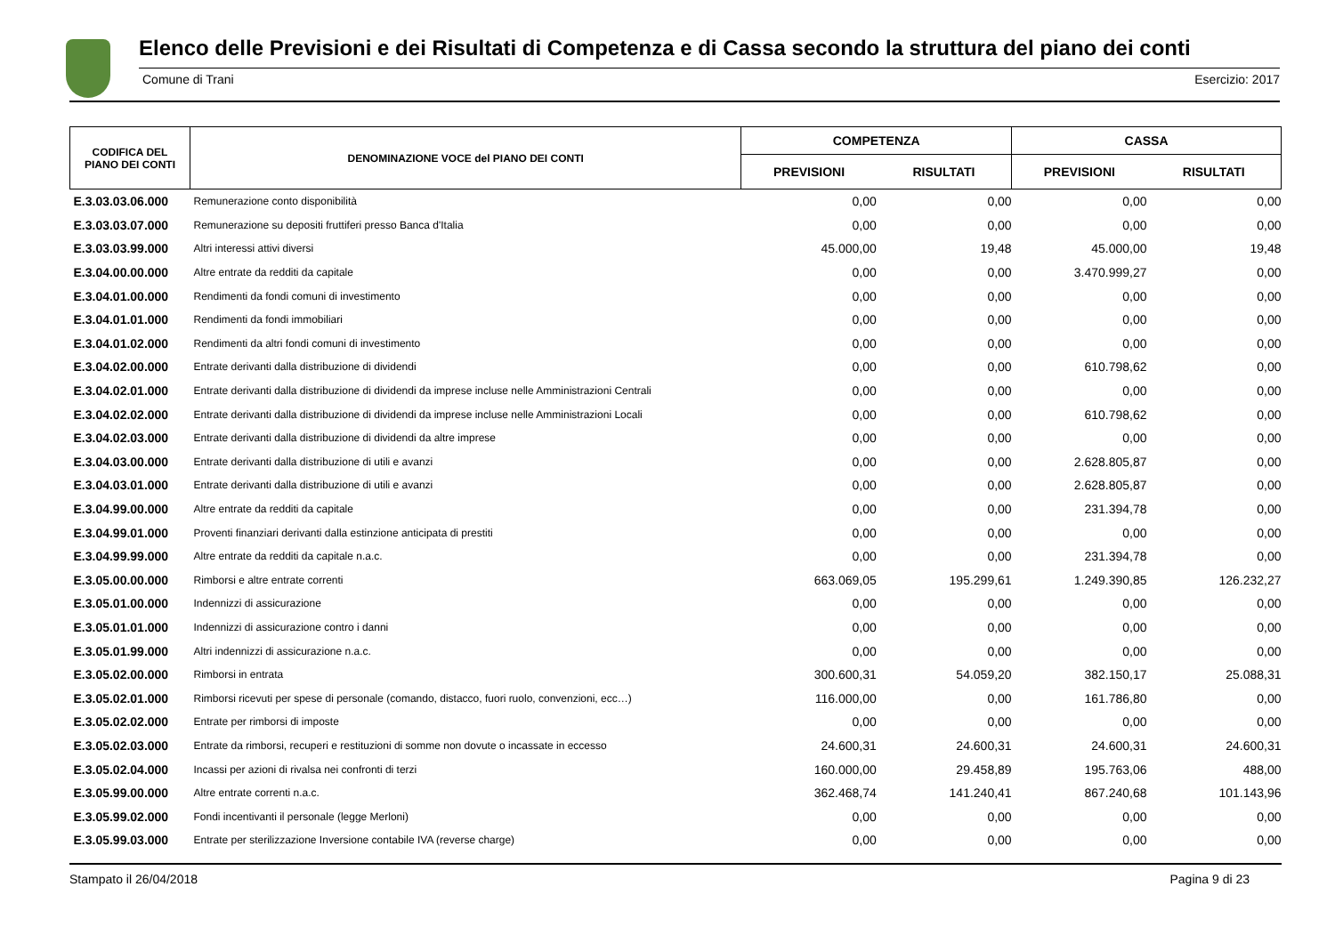Elenco delle Previsioni e dei Risultati di Competenza e di Cassa secondo la struttura del piano dei conti
Comune di Trani Esercizio: 2017
| CODIFICA DEL PIANO DEI CONTI | DENOMINAZIONE VOCE del PIANO DEI CONTI | COMPETENZA | | CASSA | |
| --- | --- | --- | --- | --- | --- |
| | | PREVISIONI | RISULTATI | PREVISIONI | RISULTATI |
| E.3.03.03.06.000 | Remunerazione conto disponibilità | 0,00 | 0,00 | 0,00 | 0,00 |
| E.3.03.03.07.000 | Remunerazione su depositi fruttiferi presso Banca d'Italia | 0,00 | 0,00 | 0,00 | 0,00 |
| E.3.03.03.99.000 | Altri interessi attivi diversi | 45.000,00 | 19,48 | 45.000,00 | 19,48 |
| E.3.04.00.00.000 | Altre entrate da redditi da capitale | 0,00 | 0,00 | 3.470.999,27 | 0,00 |
| E.3.04.01.00.000 | Rendimenti da fondi comuni di investimento | 0,00 | 0,00 | 0,00 | 0,00 |
| E.3.04.01.01.000 | Rendimenti da fondi immobiliari | 0,00 | 0,00 | 0,00 | 0,00 |
| E.3.04.01.02.000 | Rendimenti da altri fondi comuni di investimento | 0,00 | 0,00 | 0,00 | 0,00 |
| E.3.04.02.00.000 | Entrate derivanti dalla distribuzione di dividendi | 0,00 | 0,00 | 610.798,62 | 0,00 |
| E.3.04.02.01.000 | Entrate derivanti dalla distribuzione di dividendi da imprese incluse nelle Amministrazioni Centrali | 0,00 | 0,00 | 0,00 | 0,00 |
| E.3.04.02.02.000 | Entrate derivanti dalla distribuzione di dividendi da imprese incluse nelle Amministrazioni Locali | 0,00 | 0,00 | 610.798,62 | 0,00 |
| E.3.04.02.03.000 | Entrate derivanti dalla distribuzione di dividendi da altre imprese | 0,00 | 0,00 | 0,00 | 0,00 |
| E.3.04.03.00.000 | Entrate derivanti dalla distribuzione di utili e avanzi | 0,00 | 0,00 | 2.628.805,87 | 0,00 |
| E.3.04.03.01.000 | Entrate derivanti dalla distribuzione di utili e avanzi | 0,00 | 0,00 | 2.628.805,87 | 0,00 |
| E.3.04.99.00.000 | Altre entrate da redditi da capitale | 0,00 | 0,00 | 231.394,78 | 0,00 |
| E.3.04.99.01.000 | Proventi finanziari derivanti dalla estinzione anticipata di prestiti | 0,00 | 0,00 | 0,00 | 0,00 |
| E.3.04.99.99.000 | Altre entrate da redditi da capitale n.a.c. | 0,00 | 0,00 | 231.394,78 | 0,00 |
| E.3.05.00.00.000 | Rimborsi e altre entrate correnti | 663.069,05 | 195.299,61 | 1.249.390,85 | 126.232,27 |
| E.3.05.01.00.000 | Indennizzi di assicurazione | 0,00 | 0,00 | 0,00 | 0,00 |
| E.3.05.01.01.000 | Indennizzi di assicurazione contro i danni | 0,00 | 0,00 | 0,00 | 0,00 |
| E.3.05.01.99.000 | Altri indennizzi di assicurazione n.a.c. | 0,00 | 0,00 | 0,00 | 0,00 |
| E.3.05.02.00.000 | Rimborsi in entrata | 300.600,31 | 54.059,20 | 382.150,17 | 25.088,31 |
| E.3.05.02.01.000 | Rimborsi ricevuti per spese di personale (comando, distacco, fuori ruolo, convenzioni, ecc…) | 116.000,00 | 0,00 | 161.786,80 | 0,00 |
| E.3.05.02.02.000 | Entrate per rimborsi di imposte | 0,00 | 0,00 | 0,00 | 0,00 |
| E.3.05.02.03.000 | Entrate da rimborsi, recuperi e restituzioni di somme non dovute o incassate in eccesso | 24.600,31 | 24.600,31 | 24.600,31 | 24.600,31 |
| E.3.05.02.04.000 | Incassi per azioni di rivalsa nei confronti di terzi | 160.000,00 | 29.458,89 | 195.763,06 | 488,00 |
| E.3.05.99.00.000 | Altre entrate correnti n.a.c. | 362.468,74 | 141.240,41 | 867.240,68 | 101.143,96 |
| E.3.05.99.02.000 | Fondi incentivanti il personale (legge Merloni) | 0,00 | 0,00 | 0,00 | 0,00 |
| E.3.05.99.03.000 | Entrate per sterilizzazione Inversione contabile IVA (reverse charge) | 0,00 | 0,00 | 0,00 | 0,00 |
Stampato il 26/04/2018 Pagina 9 di 23